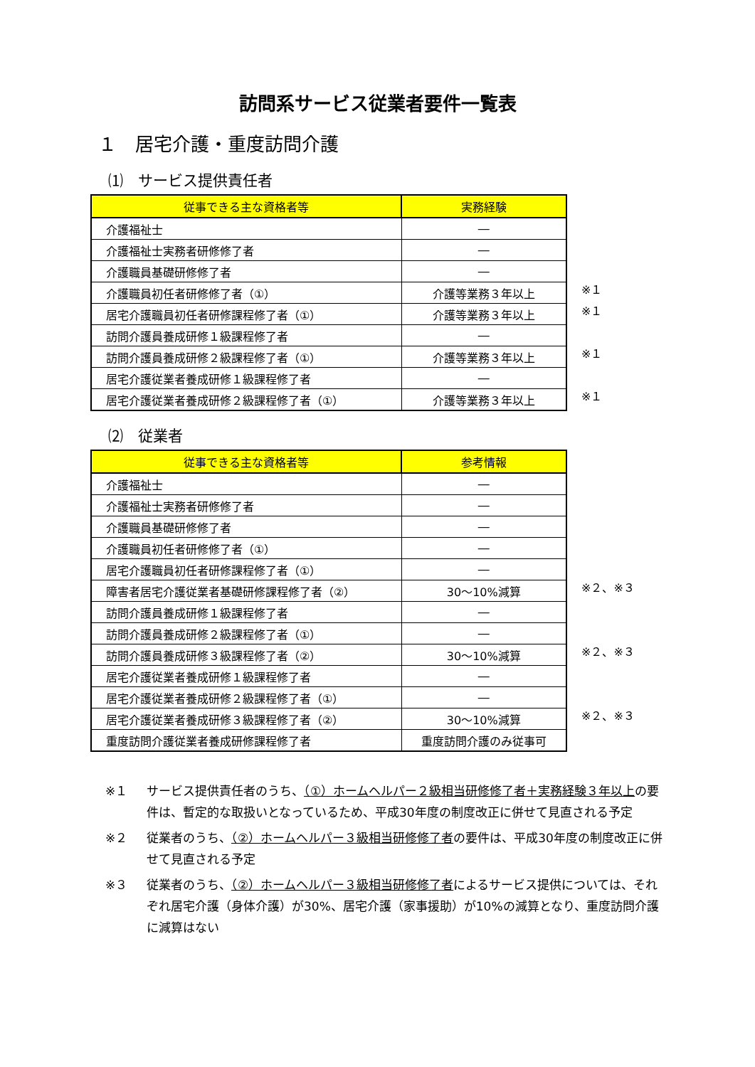訪問系サービス従業者要件一覧表
１　居宅介護・重度訪問介護
⑴　サービス提供責任者
| 従事できる主な資格者等 | 実務経験 |
| --- | --- |
| 介護福祉士 | ― |
| 介護福祉士実務者研修修了者 | ― |
| 介護職員基礎研修修了者 | ― |
| 介護職員初任者研修修了者（①） | 介護等業務３年以上 |
| 居宅介護職員初任者研修課程修了者（①） | 介護等業務３年以上 |
| 訪問介護員養成研修１級課程修了者 | ― |
| 訪問介護員養成研修２級課程修了者（①） | 介護等業務３年以上 |
| 居宅介護従業者養成研修１級課程修了者 | ― |
| 居宅介護従業者養成研修２級課程修了者（①） | 介護等業務３年以上 |
※１
※１
※１
※１
⑵　従業者
| 従事できる主な資格者等 | 参考情報 |
| --- | --- |
| 介護福祉士 | ― |
| 介護福祉士実務者研修修了者 | ― |
| 介護職員基礎研修修了者 | ― |
| 介護職員初任者研修修了者（①） | ― |
| 居宅介護職員初任者研修課程修了者（①） | ― |
| 障害者居宅介護従業者基礎研修課程修了者（②） | 30～10%減算 |
| 訪問介護員養成研修１級課程修了者 | ― |
| 訪問介護員養成研修２級課程修了者（①） | ― |
| 訪問介護員養成研修３級課程修了者（②） | 30～10%減算 |
| 居宅介護従業者養成研修１級課程修了者 | ― |
| 居宅介護従業者養成研修２級課程修了者（①） | ― |
| 居宅介護従業者養成研修３級課程修了者（②） | 30～10%減算 |
| 重度訪問介護従業者養成研修課程修了者 | 重度訪問介護のみ従事可 |
※２、※３
※２、※３
※２、※３
※１ サービス提供責任者のうち、（①）ホームヘルパー２級相当研修修了者＋実務経験３年以上の要件は、暫定的な取扱いとなっているため、平成30年度の制度改正に併せて見直される予定
※２ 従業者のうち、（②）ホームヘルパー３級相当研修修了者の要件は、平成30年度の制度改正に併せて見直される予定
※３ 従業者のうち、（②）ホームヘルパー３級相当研修修了者によるサービス提供については、それぞれ居宅介護（身体介護）が30%、居宅介護（家事援助）が10%の減算となり、重度訪問介護に減算はない